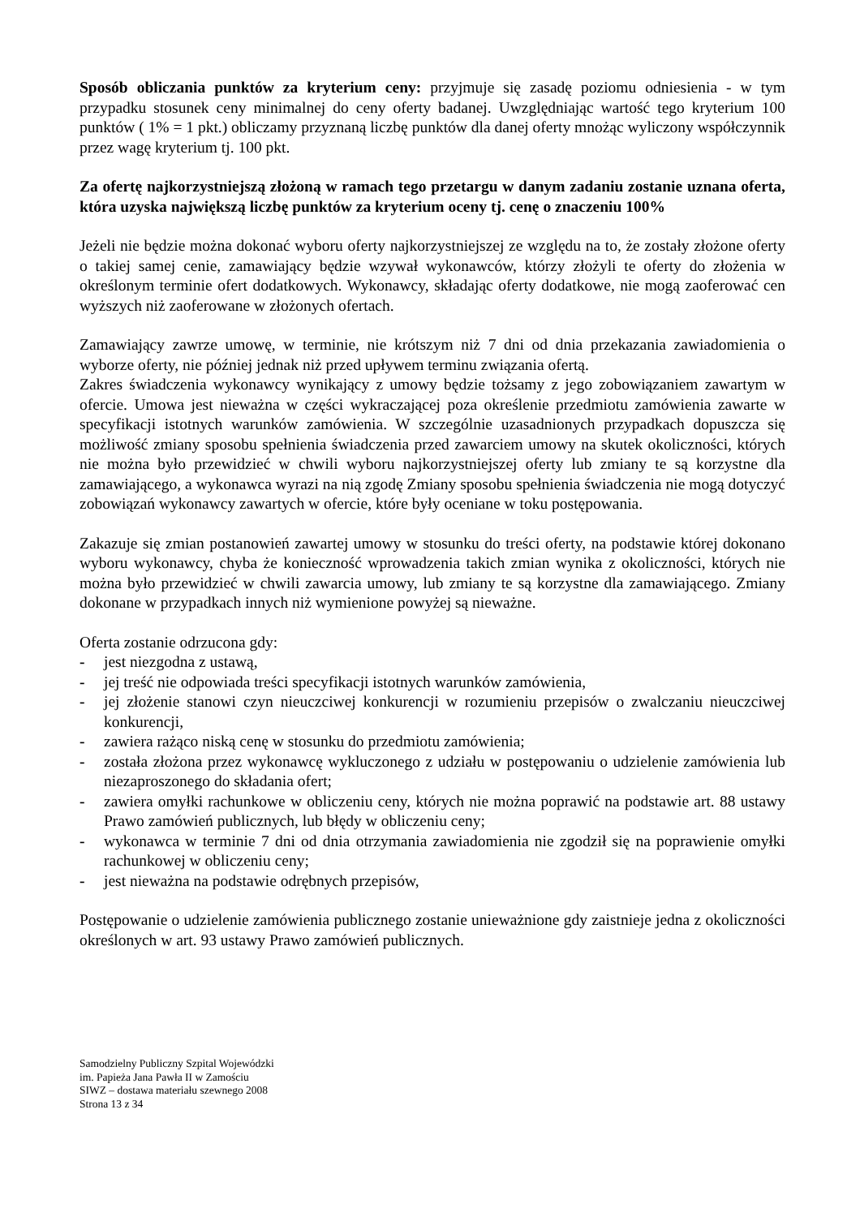Sposób obliczania punktów za kryterium ceny: przyjmuje się zasadę poziomu odniesienia - w tym przypadku stosunek ceny minimalnej do ceny oferty badanej. Uwzględniając wartość tego kryterium 100 punktów ( 1% = 1 pkt.) obliczamy przyznaną liczbę punktów dla danej oferty mnożąc wyliczony współczynnik przez wagę kryterium tj. 100 pkt.
Za ofertę najkorzystniejszą złożoną w ramach tego przetargu w danym zadaniu zostanie uznana oferta, która uzyska największą liczbę punktów za kryterium oceny tj. cenę o znaczeniu 100%
Jeżeli nie będzie można dokonać wyboru oferty najkorzystniejszej ze względu na to, że zostały złożone oferty o takiej samej cenie, zamawiający będzie wzywał wykonawców, którzy złożyli te oferty do złożenia w określonym terminie ofert dodatkowych. Wykonawcy, składając oferty dodatkowe, nie mogą zaoferować cen wyższych niż zaoferowane w złożonych ofertach.
Zamawiający zawrze umowę, w terminie, nie krótszym niż 7 dni od dnia przekazania zawiadomienia o wyborze oferty, nie później jednak niż przed upływem terminu związania ofertą.
Zakres świadczenia wykonawcy wynikający z umowy będzie tożsamy z jego zobowiązaniem zawartym w ofercie. Umowa jest nieważna w części wykraczającej poza określenie przedmiotu zamówienia zawarte w specyfikacji istotnych warunków zamówienia. W szczególnie uzasadnionych przypadkach dopuszcza się możliwość zmiany sposobu spełnienia świadczenia przed zawarciem umowy na skutek okoliczności, których nie można było przewidzieć w chwili wyboru najkorzystniejszej oferty lub zmiany te są korzystne dla zamawiającego, a wykonawca wyrazi na nią zgodę Zmiany sposobu spełnienia świadczenia nie mogą dotyczyć zobowiązań wykonawcy zawartych w ofercie, które były oceniane w toku postępowania.
Zakazuje się zmian postanowień zawartej umowy w stosunku do treści oferty, na podstawie której dokonano wyboru wykonawcy, chyba że konieczność wprowadzenia takich zmian wynika z okoliczności, których nie można było przewidzieć w chwili zawarcia umowy, lub zmiany te są korzystne dla zamawiającego. Zmiany dokonane w przypadkach innych niż wymienione powyżej są nieważne.
Oferta zostanie odrzucona gdy:
- jest niezgodna z ustawą,
- jej treść nie odpowiada treści specyfikacji istotnych warunków zamówienia,
- jej złożenie stanowi czyn nieuczciwej konkurencji w rozumieniu przepisów o zwalczaniu nieuczciwej konkurencji,
- zawiera rażąco niską cenę w stosunku do przedmiotu zamówienia;
- została złożona przez wykonawcę wykluczonego z udziału w postępowaniu o udzielenie zamówienia lub niezaproszonego do składania ofert;
- zawiera omyłki rachunkowe w obliczeniu ceny, których nie można poprawić na podstawie art. 88 ustawy Prawo zamówień publicznych, lub błędy w obliczeniu ceny;
- wykonawca w terminie 7 dni od dnia otrzymania zawiadomienia nie zgodził się na poprawienie omyłki rachunkowej w obliczeniu ceny;
- jest nieważna na podstawie odrębnych przepisów,
Postępowanie o udzielenie zamówienia publicznego zostanie unieważnione gdy zaistnieje jedna z okoliczności określonych w art. 93 ustawy Prawo zamówień publicznych.
Samodzielny Publiczny Szpital Wojewódzki
im. Papieża Jana Pawła II w Zamościu
SIWZ – dostawa materiału szewnego 2008
Strona 13 z 34